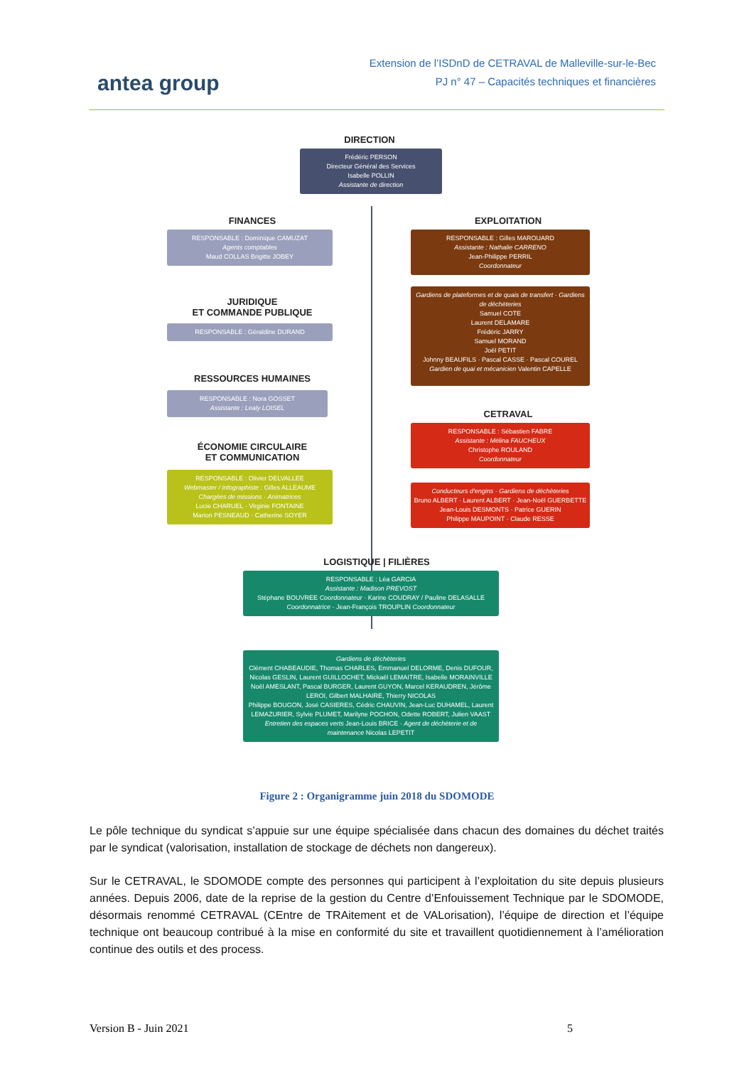antea group
Extension de l’ISDnD de CETRAVAL de Malleville-sur-le-Bec
PJ n° 47 – Capacités techniques et financières
DIRECTION
Frédéric PERSON
Directeur Général des Services
Isabelle POLLIN
Assistante de direction
FINANCES
RESPONSABLE : Dominique CAMUZAT
Agents comptables
Maud COLLAS Brigitte JOBEY
JURIDIQUE
ET COMMANDE PUBLIQUE
RESPONSABLE : Géraldine DURAND
RESSOURCES HUMAINES
RESPONSABLE : Nora GOSSET
Assistante : Lealy LOISEL
ÉCONOMIE CIRCULAIRE
ET COMMUNICATION
RESPONSABLE : Olivier DELVALLEE
Webmaster / infographiste : Gilles ALLEAUME
Chargées de missions · Animatrices
Lucie CHARUEL · Virginie FONTAINE
Marion PESNEAUD · Catherine SOYER
EXPLOITATION
RESPONSABLE : Gilles MAROUARD
Assistante : Nathalie CARRENO
Jean-Philippe PERRIL
Coordonnateur
Gardiens de plateformes et de quais de transfert · Gardiens de déchèteries
Samuel COTE
Laurent DELAMARE
Frédéric JARRY
Samuel MORAND
Joël PETIT
Johnny BEAUFILS · Pascal CASSE · Pascal COUREL
Gardien de quai et mécanicien Valentin CAPELLE
CETRAVAL
RESPONSABLE : Sébastien FABRE
Assistante : Mélina FAUCHEUX
Christophe ROULAND
Coordonnateur
Conducteurs d'engins · Gardiens de déchèteries
Bruno ALBERT · Laurent ALBERT · Jean-Noël GUERBETTE
Jean-Louis DESMONTS · Patrice GUERIN
Philippe MAUPOINT · Claude RESSE
LOGISTIQUE | FILIÈRES
RESPONSABLE : Léa GARCIA
Assistante : Madison PREVOST
Stéphane BOUVREE Coordonnateur · Karine COUDRAY / Pauline DELASALLE Coordonnatrice · Jean-François TROUPLIN Coordonnateur
Gardiens de déchèteries
Clément CHABEAUDIE, Thomas CHARLES, Emmanuel DELORME, Denis DUFOUR, Nicolas GESLIN, Laurent GUILLOCHET, Mickaël LEMAITRE, Isabelle MORAINVILLE
Noël AMESLANT, Pascal BURGER, Laurent GUYON, Marcel KERAUDREN, Jérôme LEROI, Gilbert MALHAIRE, Thierry NICOLAS
Philippe BOUGON, José CASIERES, Cédric CHAUVIN, Jean-Luc DUHAMEL, Laurent LEMAZURIER, Sylvie PLUMET, Marilyne POCHON, Odette ROBERT, Julien VAAST
Entretien des espaces verts Jean-Louis BRICE · Agent de déchèterie et de maintenance Nicolas LEPETIT
Figure 2 : Organigramme juin 2018 du SDOMODE
Le pôle technique du syndicat s’appuie sur une équipe spécialisée dans chacun des domaines du déchet traités par le syndicat (valorisation, installation de stockage de déchets non dangereux).
Sur le CETRAVAL, le SDOMODE compte des personnes qui participent à l’exploitation du site depuis plusieurs années. Depuis 2006, date de la reprise de la gestion du Centre d’Enfouissement Technique par le SDOMODE, désormais renommé CETRAVAL (CEntre de TRAitement et de VALorisation), l’équipe de direction et l’équipe technique ont beaucoup contribué à la mise en conformité du site et travaillent quotidiennement à l’amélioration continue des outils et des process.
Version B - Juin 2021 5